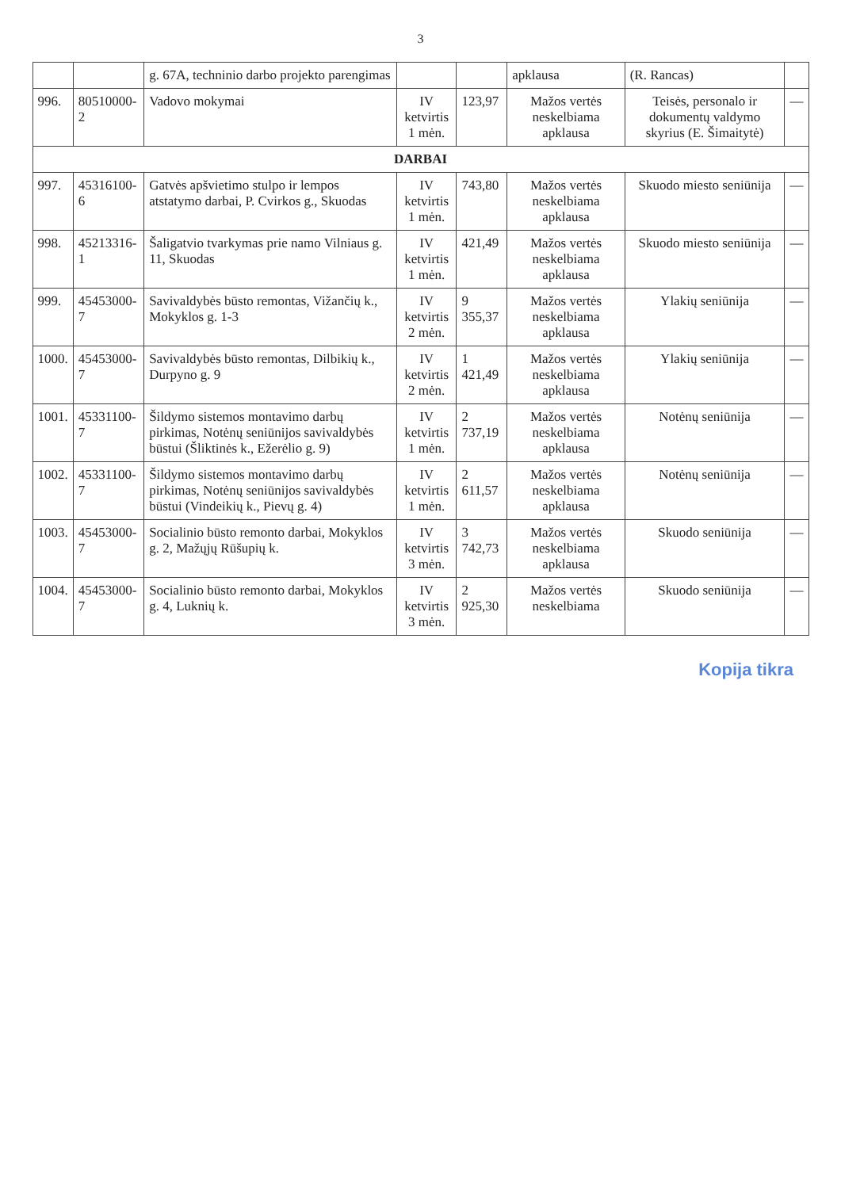3
| | | g. 67A, techninio darbo projekto parengimas | | | apklausa | (R. Rancas) | |
| 996. | 80510000-2 | Vadovo mokymai | IV ketvirtis 1 mėn. | 123,97 | Mažos vertės neskelbiama apklausa | Teisės, personalo ir dokumentų valdymo skyrius (E. Šimaitytė) | — |
| DARBAI | | | | | | | |
| 997. | 45316100-6 | Gatvės apšvietimo stulpo ir lempos atstatymo darbai, P. Cvirkos g., Skuodas | IV ketvirtis 1 mėn. | 743,80 | Mažos vertės neskelbiama apklausa | Skuodo miesto seniūnija | — |
| 998. | 45213316-1 | Šaligatvio tvarkymas prie namo Vilniaus g. 11, Skuodas | IV ketvirtis 1 mėn. | 421,49 | Mažos vertės neskelbiama apklausa | Skuodo miesto seniūnija | — |
| 999. | 45453000-7 | Savivaldybės būsto remontas, Vižančių k., Mokyklos g. 1-3 | IV ketvirtis 2 mėn. | 9 355,37 | Mažos vertės neskelbiama apklausa | Ylakių seniūnija | — |
| 1000. | 45453000-7 | Savivaldybės būsto remontas, Dilbikių k., Durpyno g. 9 | IV ketvirtis 2 mėn. | 1 421,49 | Mažos vertės neskelbiama apklausa | Ylakių seniūnija | — |
| 1001. | 45331100-7 | Šildymo sistemos montavimo darbų pirkimas, Notėnų seniūnijos savivaldybės būstui (Šliktinės k., Ežerėlio g. 9) | IV ketvirtis 1 mėn. | 2 737,19 | Mažos vertės neskelbiama apklausa | Notėnų seniūnija | — |
| 1002. | 45331100-7 | Šildymo sistemos montavimo darbų pirkimas, Notėnų seniūnijos savivaldybės būstui (Vindeikių k., Pievų g. 4) | IV ketvirtis 1 mėn. | 2 611,57 | Mažos vertės neskelbiama apklausa | Notėnų seniūnija | — |
| 1003. | 45453000-7 | Socialinio būsto remonto darbai, Mokyklos g. 2, Mažųjų Rūšupių k. | IV ketvirtis 3 mėn. | 3 742,73 | Mažos vertės neskelbiama apklausa | Skuodo seniūnija | — |
| 1004. | 45453000-7 | Socialinio būsto remonto darbai, Mokyklos g. 4, Luknių k. | IV ketvirtis 3 mėn. | 2 925,30 | Mažos vertės neskelbiama | Skuodo seniūnija | — |
Kopija tikra